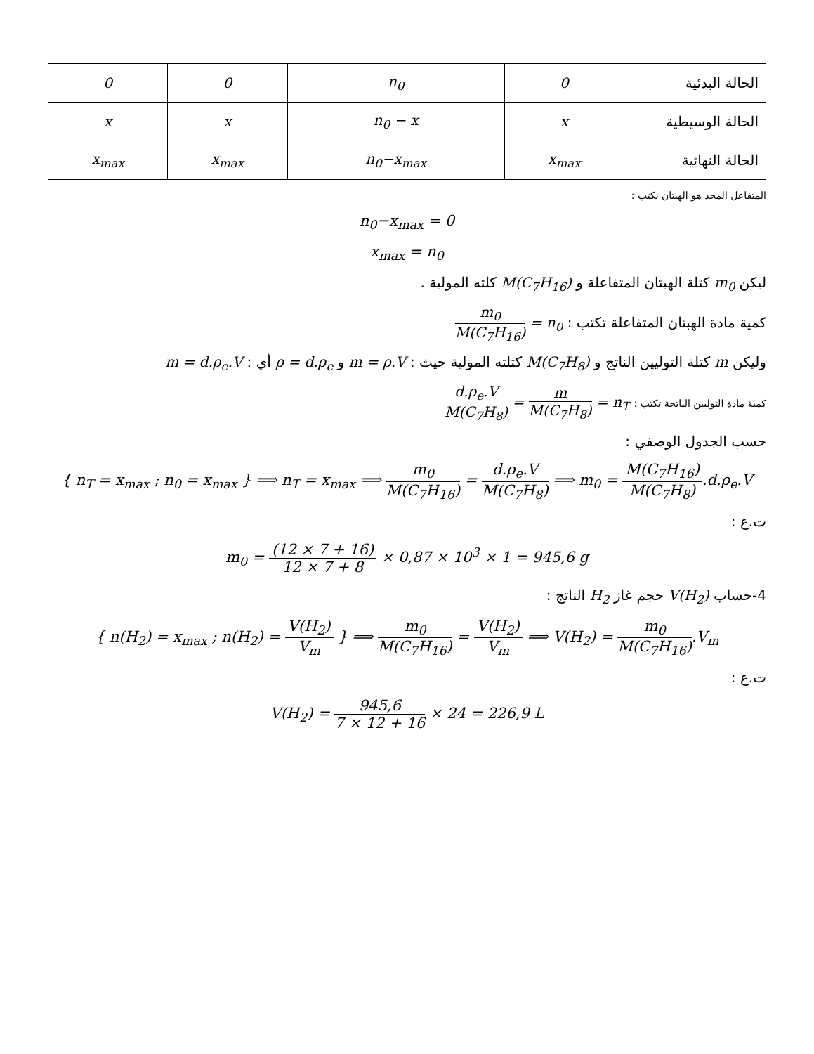| الحالة البدئية | 0 | n<sub>0</sub> | 0 | 0 |
| الحالة الوسيطية | x | n<sub>0</sub> − x | x | x |
| الحالة النهائية | x<sub>max</sub> | n<sub>0</sub>−x<sub>max</sub> | x<sub>max</sub> | x<sub>max</sub> |
المتفاعل المحد هو الهبتان نكتب :
n<sub>0</sub>−x<sub>max</sub> = 0
x<sub>max</sub> = n<sub>0</sub>
ليكن m<sub>0</sub> كتلة الهبتان المتفاعلة و M(C<sub>7</sub>H<sub>16</sub>) كلته المولية .
كمية مادة الهبتان المتفاعلة تكتب : n<sub>0</sub> = m<sub>0</sub> M(C<sub>7</sub>H<sub>16</sub>)
وليكن m كتلة التوليين الناتج و M(C<sub>7</sub>H<sub>8</sub>) كتلته المولية حيث : m = ρ.V و ρ = d.ρ<sub>e</sub> أي : m = d.ρ<sub>e</sub>.V
كمية مادة التوليين الناتجة تكتب : n<sub>T</sub> = m M(C<sub>7</sub>H<sub>8</sub>) = d.ρ<sub>e</sub>.V M(C<sub>7</sub>H<sub>8</sub>)
حسب الجدول الوصفي :
{ n<sub>T</sub> = x<sub>max</sub> ; n<sub>0</sub> = x<sub>max</sub> } ⟹ n<sub>T</sub> = x<sub>max</sub> ⟹ m<sub>0</sub> M(C<sub>7</sub>H<sub>16</sub>) = d.ρ<sub>e</sub>.V M(C<sub>7</sub>H<sub>8</sub>) ⟹ m<sub>0</sub> = M(C<sub>7</sub>H<sub>16</sub>) M(C<sub>7</sub>H<sub>8</sub>).d.ρ<sub>e</sub>.V
ت.ع :
m<sub>0</sub> = (12 × 7 + 16) 12 × 7 + 8 × 0,87 × 10<sup>3</sup> × 1 = 945,6 g
4-حساب V(H<sub>2</sub>) حجم غاز H<sub>2</sub> الناتج :
{ n(H<sub>2</sub>) = x<sub>max</sub> ; n(H<sub>2</sub>) = V(H<sub>2</sub>) V<sub>m</sub> } ⟹ m<sub>0</sub> M(C<sub>7</sub>H<sub>16</sub>) = V(H<sub>2</sub>) V<sub>m</sub> ⟹ V(H<sub>2</sub>) = m<sub>0</sub> M(C<sub>7</sub>H<sub>16</sub>).V<sub>m</sub>
ت.ع :
V(H<sub>2</sub>) = 945,6 7 × 12 + 16 × 24 = 226,9 L